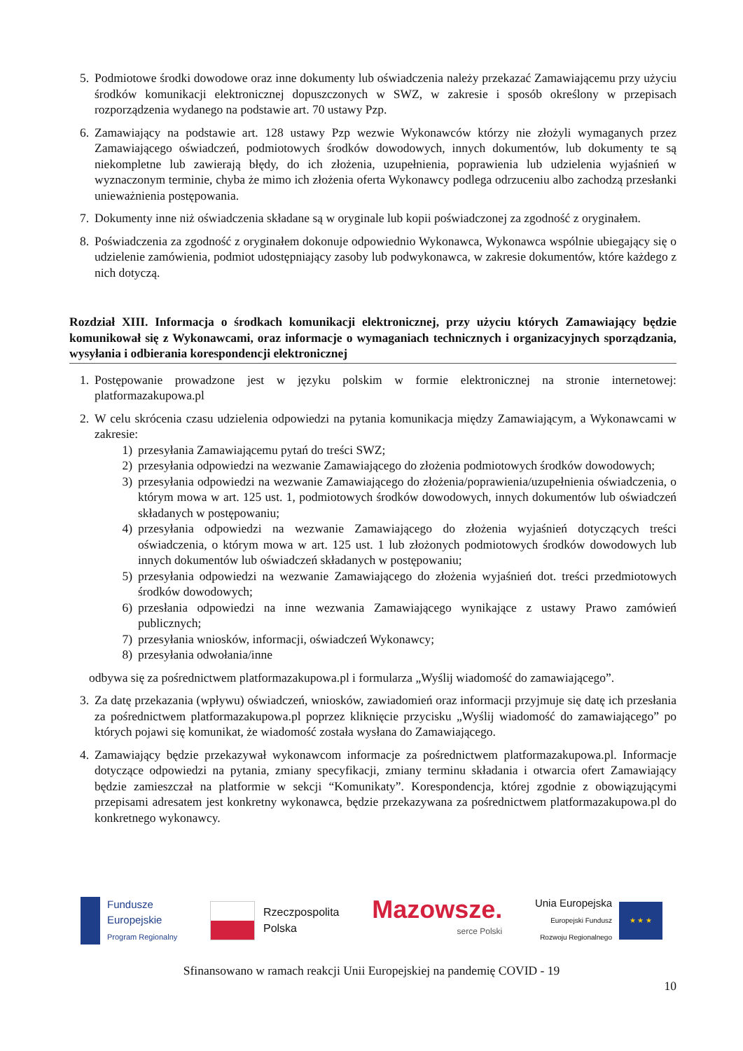5. Podmiotowe środki dowodowe oraz inne dokumenty lub oświadczenia należy przekazać Zamawiającemu przy użyciu środków komunikacji elektronicznej dopuszczonych w SWZ, w zakresie i sposób określony w przepisach rozporządzenia wydanego na podstawie art. 70 ustawy Pzp.
6. Zamawiający na podstawie art. 128 ustawy Pzp wezwie Wykonawców którzy nie złożyli wymaganych przez Zamawiającego oświadczeń, podmiotowych środków dowodowych, innych dokumentów, lub dokumenty te są niekompletne lub zawierają błędy, do ich złożenia, uzupełnienia, poprawienia lub udzielenia wyjaśnień w wyznaczonym terminie, chyba że mimo ich złożenia oferta Wykonawcy podlega odrzuceniu albo zachodzą przesłanki unieważnienia postępowania.
7. Dokumenty inne niż oświadczenia składane są w oryginale lub kopii poświadczonej za zgodność z oryginałem.
8. Poświadczenia za zgodność z oryginałem dokonuje odpowiednio Wykonawca, Wykonawca wspólnie ubiegający się o udzielenie zamówienia, podmiot udostępniający zasoby lub podwykonawca, w zakresie dokumentów, które każdego z nich dotyczą.
Rozdział XIII. Informacja o środkach komunikacji elektronicznej, przy użyciu których Zamawiający będzie komunikował się z Wykonawcami, oraz informacje o wymaganiach technicznych i organizacyjnych sporządzania, wysyłania i odbierania korespondencji elektronicznej
1. Postępowanie prowadzone jest w języku polskim w formie elektronicznej na stronie internetowej: platformazakupowa.pl
2. W celu skrócenia czasu udzielenia odpowiedzi na pytania komunikacja między Zamawiającym, a Wykonawcami w zakresie:
1) przesyłania Zamawiającemu pytań do treści SWZ;
2) przesyłania odpowiedzi na wezwanie Zamawiającego do złożenia podmiotowych środków dowodowych;
3) przesyłania odpowiedzi na wezwanie Zamawiającego do złożenia/poprawienia/uzupełnienia oświadczenia, o którym mowa w art. 125 ust. 1, podmiotowych środków dowodowych, innych dokumentów lub oświadczeń składanych w postępowaniu;
4) przesyłania odpowiedzi na wezwanie Zamawiającego do złożenia wyjaśnień dotyczących treści oświadczenia, o którym mowa w art. 125 ust. 1 lub złożonych podmiotowych środków dowodowych lub innych dokumentów lub oświadczeń składanych w postępowaniu;
5) przesyłania odpowiedzi na wezwanie Zamawiającego do złożenia wyjaśnień dot. treści przedmiotowych środków dowodowych;
6) przesłania odpowiedzi na inne wezwania Zamawiającego wynikające z ustawy Prawo zamówień publicznych;
7) przesyłania wniosków, informacji, oświadczeń Wykonawcy;
8) przesyłania odwołania/inne
odbywa się za pośrednictwem platformazakupowa.pl i formularza „Wyślij wiadomość do zamawiającego”.
3. Za datę przekazania (wpływu) oświadczeń, wniosków, zawiadomień oraz informacji przyjmuje się datę ich przesłania za pośrednictwem platformazakupowa.pl poprzez kliknięcie przycisku „Wyślij wiadomość do zamawiającego” po których pojawi się komunikat, że wiadomość została wysłana do Zamawiającego.
4. Zamawiający będzie przekazywał wykonawcom informacje za pośrednictwem platformazakupowa.pl. Informacje dotyczące odpowiedzi na pytania, zmiany specyfikacji, zmiany terminu składania i otwarcia ofert Zamawiający będzie zamieszczał na platformie w sekcji “Komunikaty”. Korespondencja, której zgodnie z obowiązującymi przepisami adresatem jest konkretny wykonawca, będzie przekazywana za pośrednictwem platformazakupowa.pl do konkretnego wykonawcy.
Fundusze
Europejskie
Program Regionalny
Rzeczpospolita
Polska
Mazowsze.
serce Polski
Unia Europejska
Europejski Fundusz
Rozwoju Regionalnego
★ ★ ★
Sfinansowano w ramach reakcji Unii Europejskiej na pandemię COVID - 19
10